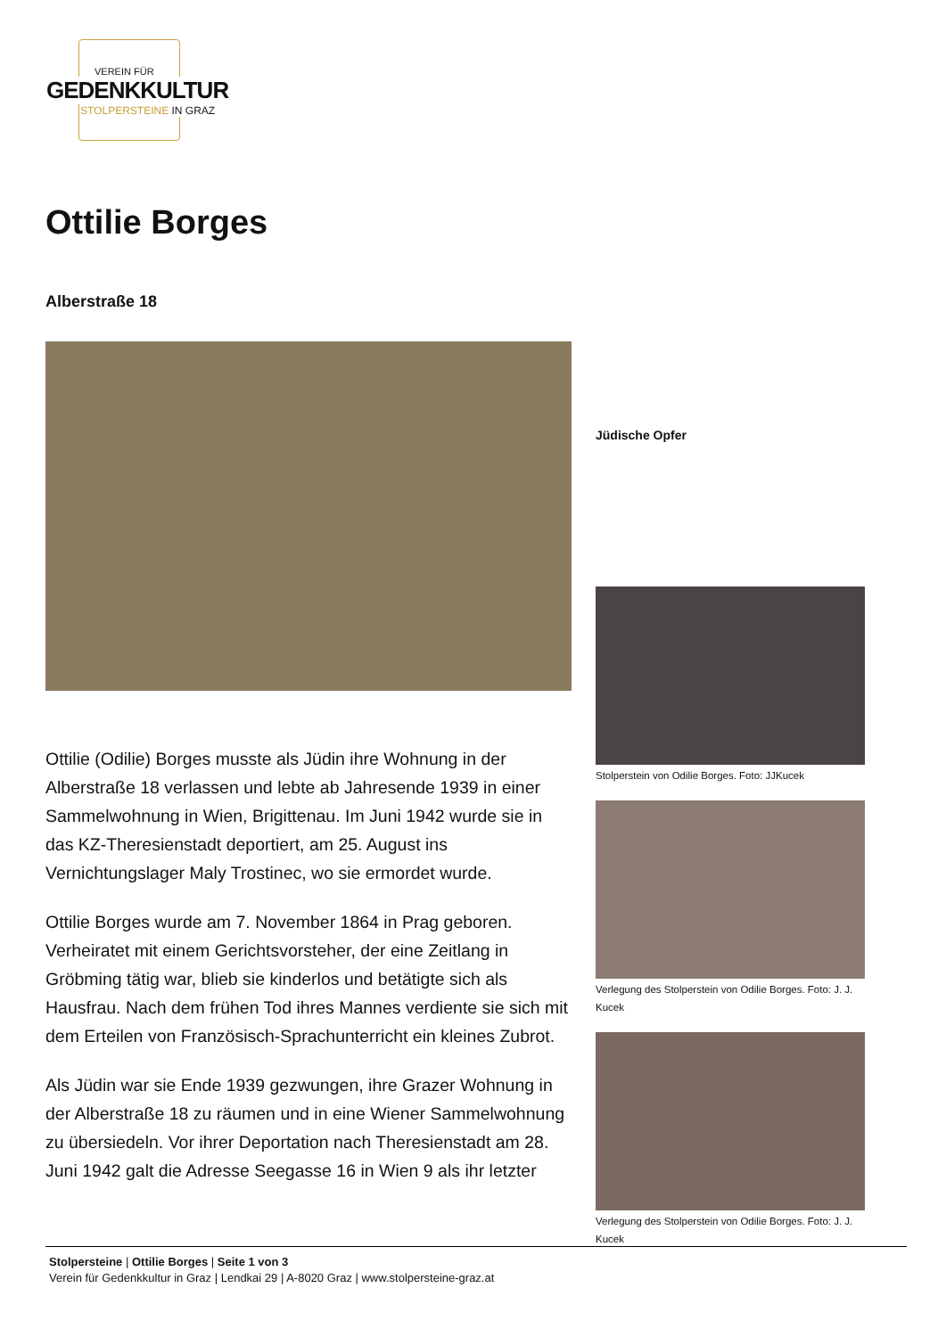VEREIN FÜR
GEDENKKULTUR
STOLPERSTEINE IN GRAZ
Ottilie Borges
Alberstraße 18
Ottilie (Odilie) Borges musste als Jüdin ihre Wohnung in der Alberstraße 18 verlassen und lebte ab Jahresende 1939 in einer Sammelwohnung in Wien, Brigittenau. Im Juni 1942 wurde sie in das KZ-Theresienstadt deportiert, am 25. August ins Vernichtungslager Maly Trostinec, wo sie ermordet wurde.
Ottilie Borges wurde am 7. November 1864 in Prag geboren. Verheiratet mit einem Gerichtsvorsteher, der eine Zeitlang in Gröbming tätig war, blieb sie kinderlos und betätigte sich als Hausfrau. Nach dem frühen Tod ihres Mannes verdiente sie sich mit dem Erteilen von Französisch-Sprachunterricht ein kleines Zubrot.
Als Jüdin war sie Ende 1939 gezwungen, ihre Grazer Wohnung in der Alberstraße 18 zu räumen und in eine Wiener Sammelwohnung zu übersiedeln. Vor ihrer Deportation nach Theresienstadt am 28. Juni 1942 galt die Adresse Seegasse 16 in Wien 9 als ihr letzter
Jüdische Opfer
Stolperstein von Odilie Borges. Foto: JJKucek
Verlegung des Stolperstein von Odilie Borges. Foto: J. J. Kucek
Verlegung des Stolperstein von Odilie Borges. Foto: J. J. Kucek
Stolpersteine | Ottilie Borges | Seite 1 von 3
Verein für Gedenkkultur in Graz | Lendkai 29 | A-8020 Graz | www.stolpersteine-graz.at